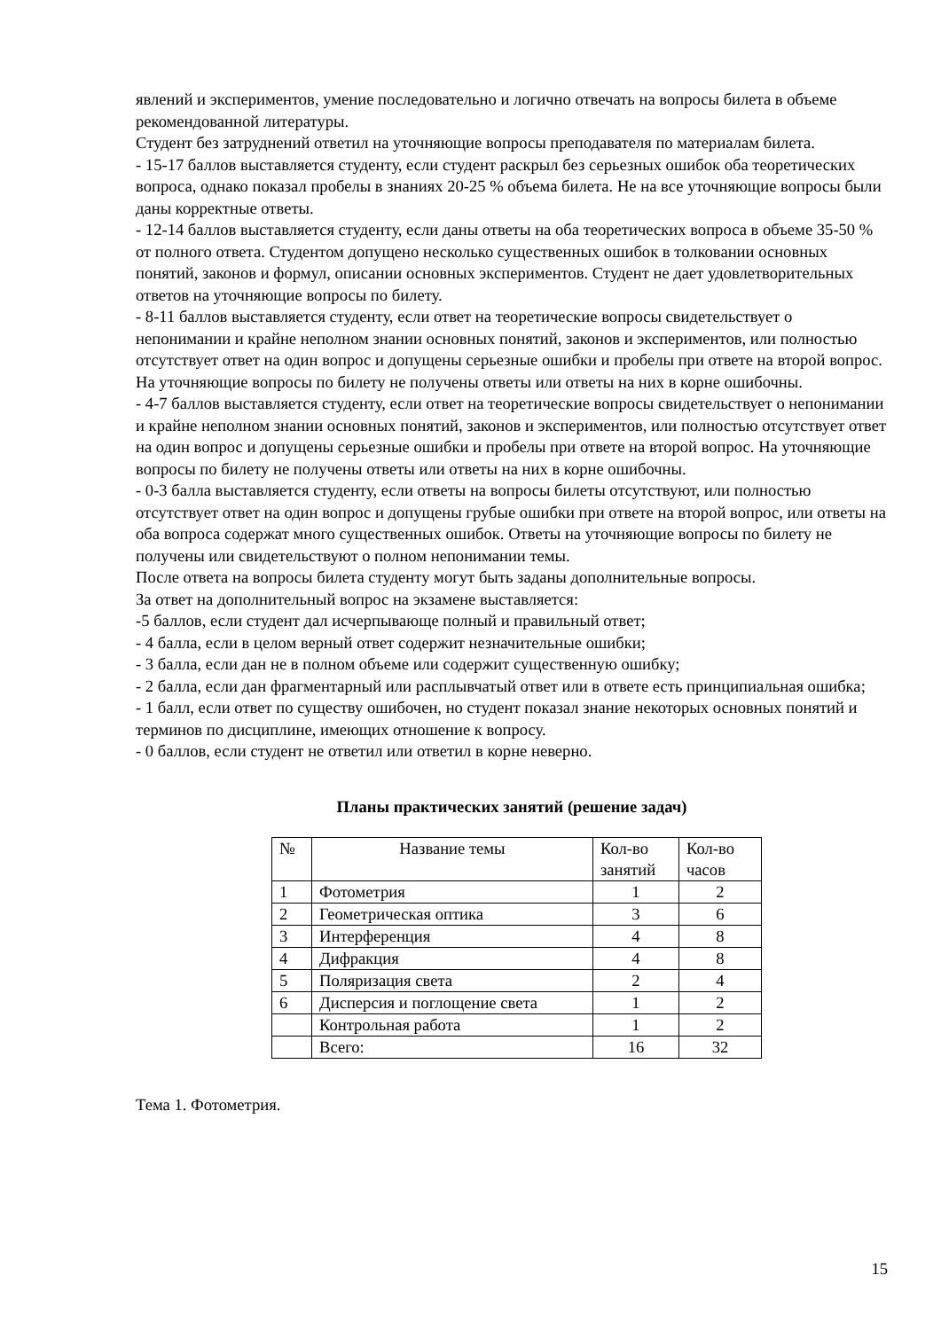явлений и экспериментов, умение последовательно и логично отвечать на вопросы билета в объеме рекомендованной литературы.
Студент без затруднений ответил на уточняющие вопросы преподавателя по материалам билета.
- 15-17 баллов выставляется студенту, если студент раскрыл без серьезных ошибок оба теоретических вопроса, однако показал пробелы в знаниях 20-25 % объема билета. Не на все уточняющие вопросы были даны корректные ответы.
- 12-14 баллов выставляется студенту, если даны ответы на оба теоретических вопроса в объеме 35-50 % от полного ответа. Студентом допущено несколько существенных ошибок в толковании основных понятий, законов и формул, описании основных экспериментов. Студент не дает удовлетворительных ответов на уточняющие вопросы по билету.
- 8-11 баллов выставляется студенту, если ответ на теоретические вопросы свидетельствует о непонимании и крайне неполном знании основных понятий, законов и экспериментов, или полностью отсутствует ответ на один вопрос и допущены серьезные ошибки и пробелы при ответе на второй вопрос. На уточняющие вопросы по билету не получены ответы или ответы на них в корне ошибочны.
- 4-7 баллов выставляется студенту, если ответ на теоретические вопросы свидетельствует о непонимании и крайне неполном знании основных понятий, законов и экспериментов, или полностью отсутствует ответ на один вопрос и допущены серьезные ошибки и пробелы при ответе на второй вопрос. На уточняющие вопросы по билету не получены ответы или ответы на них в корне ошибочны.
- 0-3 балла выставляется студенту, если ответы на вопросы билеты отсутствуют, или полностью отсутствует ответ на один вопрос и допущены грубые ошибки при ответе на второй вопрос, или ответы на оба вопроса содержат много существенных ошибок. Ответы на уточняющие вопросы по билету не получены или свидетельствуют о полном непонимании темы.
После ответа на вопросы билета студенту могут быть заданы дополнительные вопросы.
За ответ на дополнительный вопрос на экзамене выставляется:
-5 баллов, если студент дал исчерпывающе полный и правильный ответ;
- 4 балла, если в целом верный ответ содержит незначительные ошибки;
- 3 балла, если дан не в полном объеме или содержит существенную ошибку;
- 2 балла, если дан фрагментарный или расплывчатый ответ или в ответе есть принципиальная ошибка;
- 1 балл, если ответ по существу ошибочен, но студент показал знание некоторых основных понятий и терминов по дисциплине, имеющих отношение к вопросу.
- 0 баллов, если студент не ответил или ответил в корне неверно.
Планы практических занятий (решение задач)
| № | Название темы | Кол-во занятий | Кол-во часов |
| 1 | Фотометрия | 1 | 2 |
| 2 | Геометрическая оптика | 3 | 6 |
| 3 | Интерференция | 4 | 8 |
| 4 | Дифракция | 4 | 8 |
| 5 | Поляризация света | 2 | 4 |
| 6 | Дисперсия и поглощение света | 1 | 2 |
| | Контрольная работа | 1 | 2 |
| | Всего: | 16 | 32 |
Тема 1. Фотометрия.
15